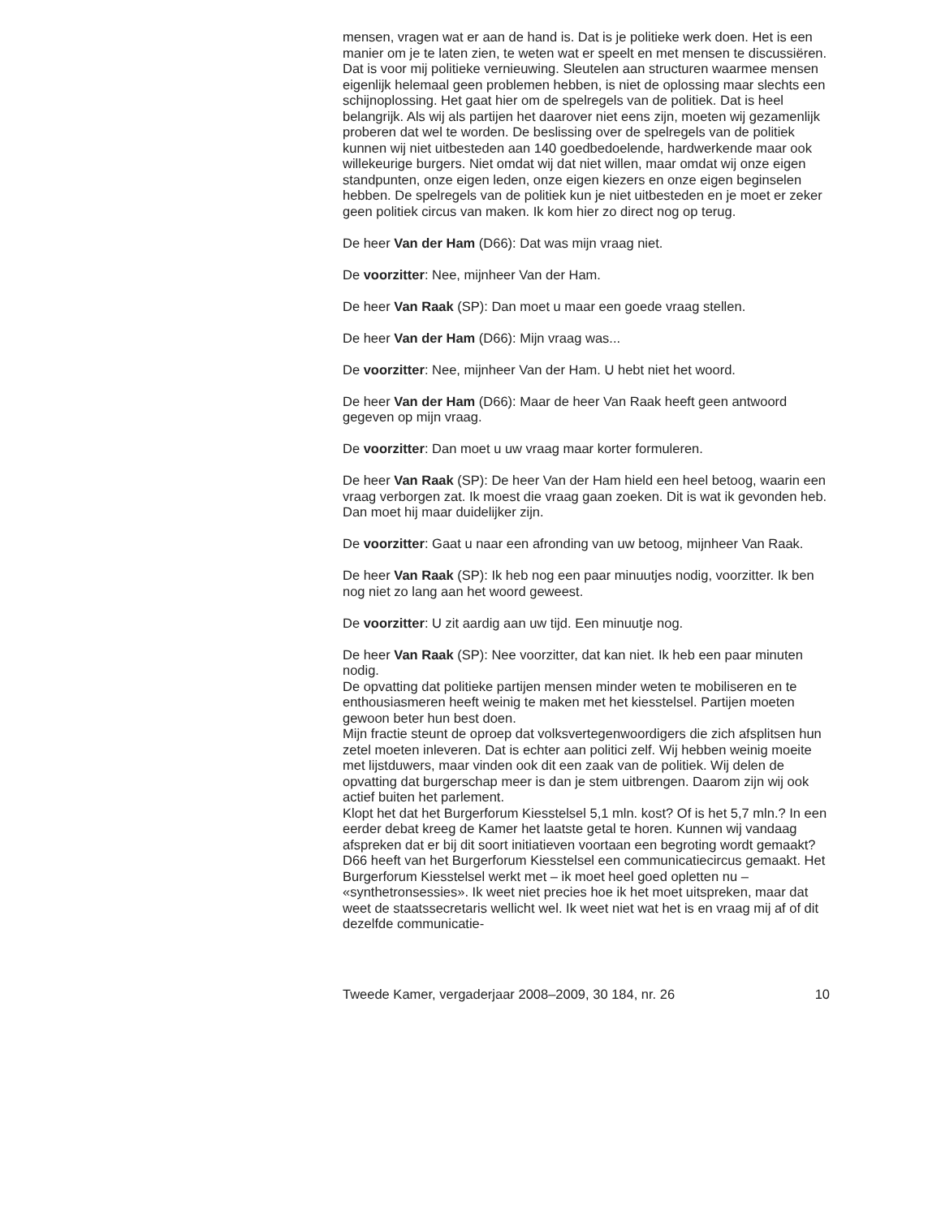mensen, vragen wat er aan de hand is. Dat is je politieke werk doen. Het is een manier om je te laten zien, te weten wat er speelt en met mensen te discussiëren. Dat is voor mij politieke vernieuwing. Sleutelen aan structuren waarmee mensen eigenlijk helemaal geen problemen hebben, is niet de oplossing maar slechts een schijnoplossing. Het gaat hier om de spelregels van de politiek. Dat is heel belangrijk. Als wij als partijen het daarover niet eens zijn, moeten wij gezamenlijk proberen dat wel te worden. De beslissing over de spelregels van de politiek kunnen wij niet uitbesteden aan 140 goedbedoelende, hardwerkende maar ook willekeurige burgers. Niet omdat wij dat niet willen, maar omdat wij onze eigen standpunten, onze eigen leden, onze eigen kiezers en onze eigen beginselen hebben. De spelregels van de politiek kun je niet uitbesteden en je moet er zeker geen politiek circus van maken. Ik kom hier zo direct nog op terug.
De heer Van der Ham (D66): Dat was mijn vraag niet.
De voorzitter: Nee, mijnheer Van der Ham.
De heer Van Raak (SP): Dan moet u maar een goede vraag stellen.
De heer Van der Ham (D66): Mijn vraag was...
De voorzitter: Nee, mijnheer Van der Ham. U hebt niet het woord.
De heer Van der Ham (D66): Maar de heer Van Raak heeft geen antwoord gegeven op mijn vraag.
De voorzitter: Dan moet u uw vraag maar korter formuleren.
De heer Van Raak (SP): De heer Van der Ham hield een heel betoog, waarin een vraag verborgen zat. Ik moest die vraag gaan zoeken. Dit is wat ik gevonden heb. Dan moet hij maar duidelijker zijn.
De voorzitter: Gaat u naar een afronding van uw betoog, mijnheer Van Raak.
De heer Van Raak (SP): Ik heb nog een paar minuutjes nodig, voorzitter. Ik ben nog niet zo lang aan het woord geweest.
De voorzitter: U zit aardig aan uw tijd. Een minuutje nog.
De heer Van Raak (SP): Nee voorzitter, dat kan niet. Ik heb een paar minuten nodig.
De opvatting dat politieke partijen mensen minder weten te mobiliseren en te enthousiasmeren heeft weinig te maken met het kiesstelsel. Partijen moeten gewoon beter hun best doen.
Mijn fractie steunt de oproep dat volksvertegenwoordigers die zich afsplitsen hun zetel moeten inleveren. Dat is echter aan politici zelf. Wij hebben weinig moeite met lijstduwers, maar vinden ook dit een zaak van de politiek. Wij delen de opvatting dat burgerschap meer is dan je stem uitbrengen. Daarom zijn wij ook actief buiten het parlement.
Klopt het dat het Burgerforum Kiesstelsel 5,1 mln. kost? Of is het 5,7 mln.? In een eerder debat kreeg de Kamer het laatste getal te horen. Kunnen wij vandaag afspreken dat er bij dit soort initiatieven voortaan een begroting wordt gemaakt? D66 heeft van het Burgerforum Kiesstelsel een communicatiecircus gemaakt. Het Burgerforum Kiesstelsel werkt met – ik moet heel goed opletten nu – «synthetronsessies». Ik weet niet precies hoe ik het moet uitspreken, maar dat weet de staatssecretaris wellicht wel. Ik weet niet wat het is en vraag mij af of dit dezelfde communicatie-
Tweede Kamer, vergaderjaar 2008–2009, 30 184, nr. 26 10